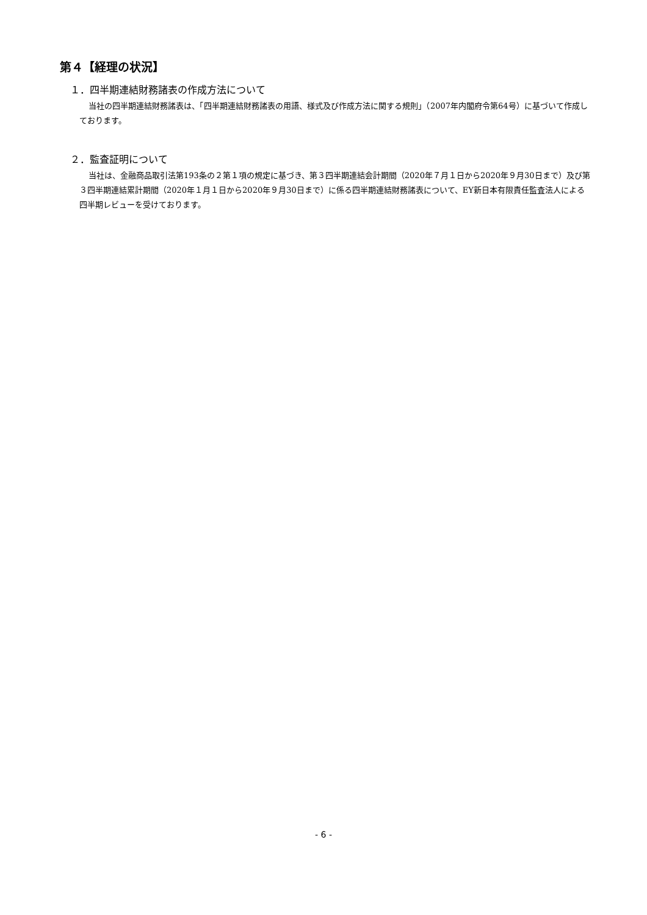第４【経理の状況】
１．四半期連結財務諸表の作成方法について
当社の四半期連結財務諸表は、「四半期連結財務諸表の用語、様式及び作成方法に関する規則」（2007年内閣府令第64号）に基づいて作成しております。
２．監査証明について
当社は、金融商品取引法第193条の２第１項の規定に基づき、第３四半期連結会計期間（2020年７月１日から2020年９月30日まで）及び第３四半期連結累計期間（2020年１月１日から2020年９月30日まで）に係る四半期連結財務諸表について、EY新日本有限責任監査法人による四半期レビューを受けております。
- 6 -